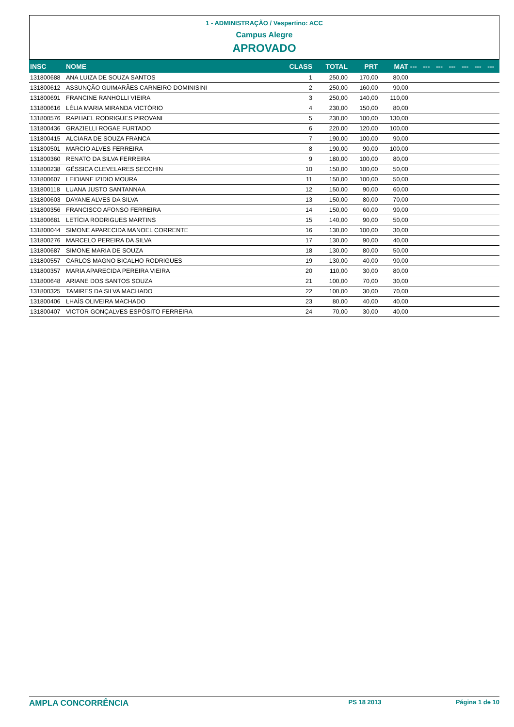1 - ADMINISTRAÇÃO / Vespertino: ACC
Campus Alegre
APROVADO
| INSC | NOME | CLASS | TOTAL | PRT | MAT | --- | --- | --- | --- | --- | --- | --- |
| --- | --- | --- | --- | --- | --- | --- | --- | --- | --- | --- | --- | --- |
| 131800688 | ANA LUIZA DE SOUZA SANTOS | 1 | 250,00 | 170,00 | 80,00 | | | | | | | |
| 131800612 | ASSUNÇÃO GUIMARÃES CARNEIRO DOMINISINI | 2 | 250,00 | 160,00 | 90,00 | | | | | | | |
| 131800691 | FRANCINE RANHOLLI VIEIRA | 3 | 250,00 | 140,00 | 110,00 | | | | | | | |
| 131800616 | LÉLIA MARIA MIRANDA VICTÓRIO | 4 | 230,00 | 150,00 | 80,00 | | | | | | | |
| 131800576 | RAPHAEL RODRIGUES PIROVANI | 5 | 230,00 | 100,00 | 130,00 | | | | | | | |
| 131800436 | GRAZIELLI ROGAE FURTADO | 6 | 220,00 | 120,00 | 100,00 | | | | | | | |
| 131800415 | ALCIARA DE SOUZA FRANCA | 7 | 190,00 | 100,00 | 90,00 | | | | | | | |
| 131800501 | MARCIO ALVES FERREIRA | 8 | 190,00 | 90,00 | 100,00 | | | | | | | |
| 131800360 | RENATO DA SILVA FERREIRA | 9 | 180,00 | 100,00 | 80,00 | | | | | | | |
| 131800238 | GÊSSICA CLEVELARES SECCHIN | 10 | 150,00 | 100,00 | 50,00 | | | | | | | |
| 131800607 | LEIDIANE IZIDIO MOURA | 11 | 150,00 | 100,00 | 50,00 | | | | | | | |
| 131800118 | LUANA JUSTO SANTANNAA | 12 | 150,00 | 90,00 | 60,00 | | | | | | | |
| 131800603 | DAYANE ALVES DA SILVA | 13 | 150,00 | 80,00 | 70,00 | | | | | | | |
| 131800356 | FRANCISCO AFONSO FERREIRA | 14 | 150,00 | 60,00 | 90,00 | | | | | | | |
| 131800681 | LETÍCIA RODRIGUES MARTINS | 15 | 140,00 | 90,00 | 50,00 | | | | | | | |
| 131800044 | SIMONE APARECIDA MANOEL CORRENTE | 16 | 130,00 | 100,00 | 30,00 | | | | | | | |
| 131800276 | MARCELO PEREIRA DA SILVA | 17 | 130,00 | 90,00 | 40,00 | | | | | | | |
| 131800687 | SIMONE MARIA DE SOUZA | 18 | 130,00 | 80,00 | 50,00 | | | | | | | |
| 131800557 | CARLOS MAGNO BICALHO RODRIGUES | 19 | 130,00 | 40,00 | 90,00 | | | | | | | |
| 131800357 | MARIA APARECIDA PEREIRA VIEIRA | 20 | 110,00 | 30,00 | 80,00 | | | | | | | |
| 131800648 | ARIANE DOS SANTOS SOUZA | 21 | 100,00 | 70,00 | 30,00 | | | | | | | |
| 131800325 | TAMIRES DA SILVA MACHADO | 22 | 100,00 | 30,00 | 70,00 | | | | | | | |
| 131800406 | LHAÍS OLIVEIRA MACHADO | 23 | 80,00 | 40,00 | 40,00 | | | | | | | |
| 131800407 | VICTOR GONÇALVES ESPÓSITO FERREIRA | 24 | 70,00 | 30,00 | 40,00 | | | | | | | |
AMPLA CONCORRÊNCIA PS 18 2013 Página 1 de 10